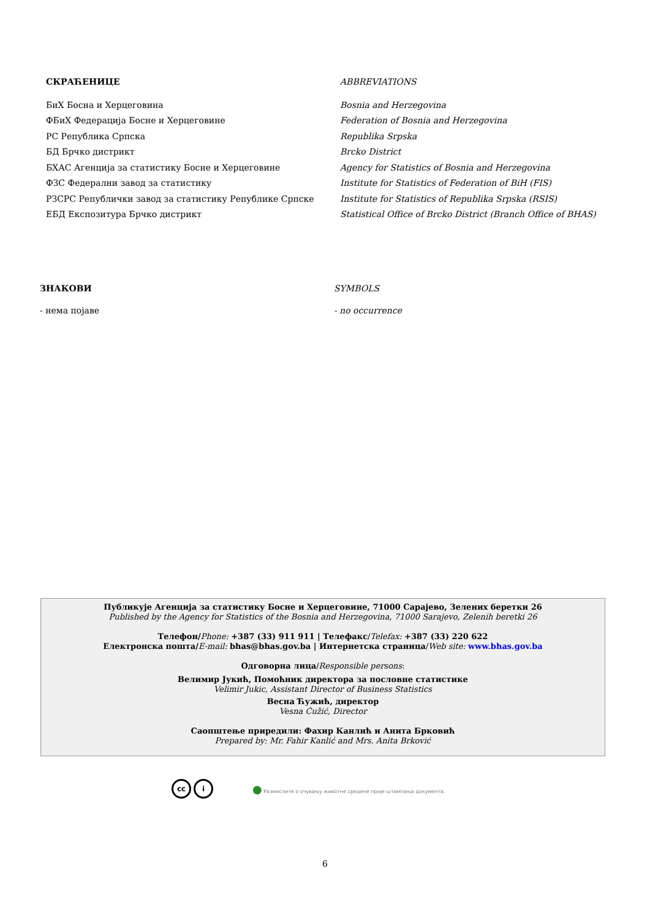СКРАЋЕНИЦЕ ABBREVIATIONS
БиХ Босна и Херцеговина Bosnia and Herzegovina
ФБиХ Федерација Босне и Херцеговине Federation of Bosnia and Herzegovina
РС Република Српска Republika Srpska
БД Брчко дистрикт Brcko District
БХАС Агенција за статистику Босне и Херцеговине Agency for Statistics of Bosnia and Herzegovina
ФЗС Федерални завод за статистику Institute for Statistics of Federation of BiH (FIS)
РЗСРС Републички завод за статистику Републике Српске Institute for Statistics of Republika Srpska (RSIS)
ЕБД Експозитура Брчко дистрикт Statistical Office of Brcko District (Branch Office of BHAS)
ЗНАКОВИ SYMBOLS
- нема појаве - no occurrence
Публикује Агенција за статистику Босне и Херцеговине, 71000 Сарајево, Зелених беретки 26
Published by the Agency for Statistics of the Bosnia and Herzegovina, 71000 Sarajevo, Zelenih beretki 26
Телефон/Phone: +387 (33) 911 911 | Телефакс/Telefax: +387 (33) 220 622
Електронска пошта/E-mail: bhas@bhas.gov.ba | Интернетска страница/Web site: www.bhas.gov.ba
Одговорна лица/Responsible persons:
Велимир Јукић, Помоћник директора за пословне статистике
Velimir Jukic, Assistant Director of Business Statistics
Весна Ћужић, директор
Vesna Ćužić, Director
Саопштење приредили: Фахир Канлић и Анита Брковић
Prepared by: Mr. Fahir Kanlić and Mrs. Anita Brković
cc i
● Размислите о очувању животне средине прије штампања документа.
6